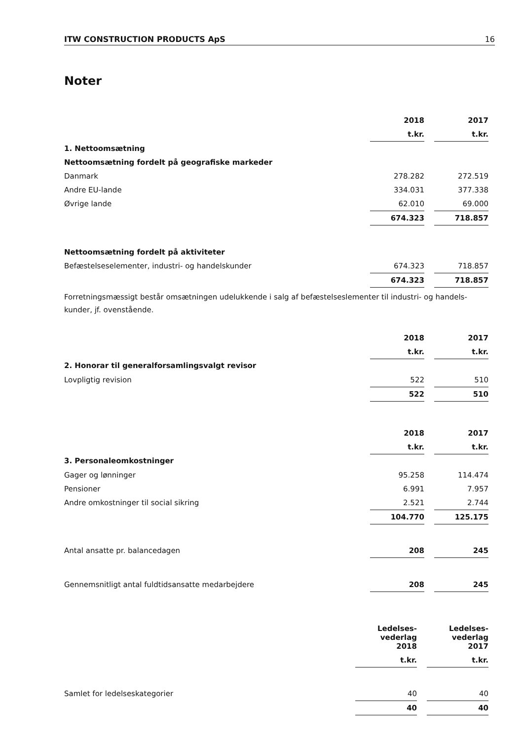ITW CONSTRUCTION PRODUCTS ApS 16
Noter
| | 2018 | | 2017 |
| | t.kr. | | t.kr. |
| 1. Nettoomsætning | | | |
| Nettoomsætning fordelt på geografiske markeder | | | |
| Danmark | 278.282 | | 272.519 |
| Andre EU-lande | 334.031 | | 377.338 |
| Øvrige lande | 62.010 | | 69.000 |
| | 674.323 | | 718.857 |
| Nettoomsætning fordelt på aktiviteter | | | |
| Befæstelseselementer, industri- og handelskunder | 674.323 | | 718.857 |
| | 674.323 | | 718.857 |
Forretningsmæssigt består omsætningen udelukkende i salg af befæstelseslementer til industri- og handels-kunder, jf. ovenstående.
| | 2018 | | 2017 |
| | t.kr. | | t.kr. |
| 2. Honorar til generalforsamlingsvalgt revisor | | | |
| Lovpligtig revision | 522 | | 510 |
| | 522 | | 510 |
| | 2018 | | 2017 |
| | t.kr. | | t.kr. |
| 3. Personaleomkostninger | | | |
| Gager og lønninger | 95.258 | | 114.474 |
| Pensioner | 6.991 | | 7.957 |
| Andre omkostninger til social sikring | 2.521 | | 2.744 |
| | 104.770 | | 125.175 |
| Antal ansatte pr. balancedagen | 208 | | 245 |
| Gennemsnitligt antal fuldtidsansatte medarbejdere | 208 | | 245 |
| | Ledelses- vederlag 2018 | | Ledelses- vederlag 2017 |
| | t.kr. | | t.kr. |
| Samlet for ledelseskategorier | 40 | | 40 |
| | 40 | | 40 |